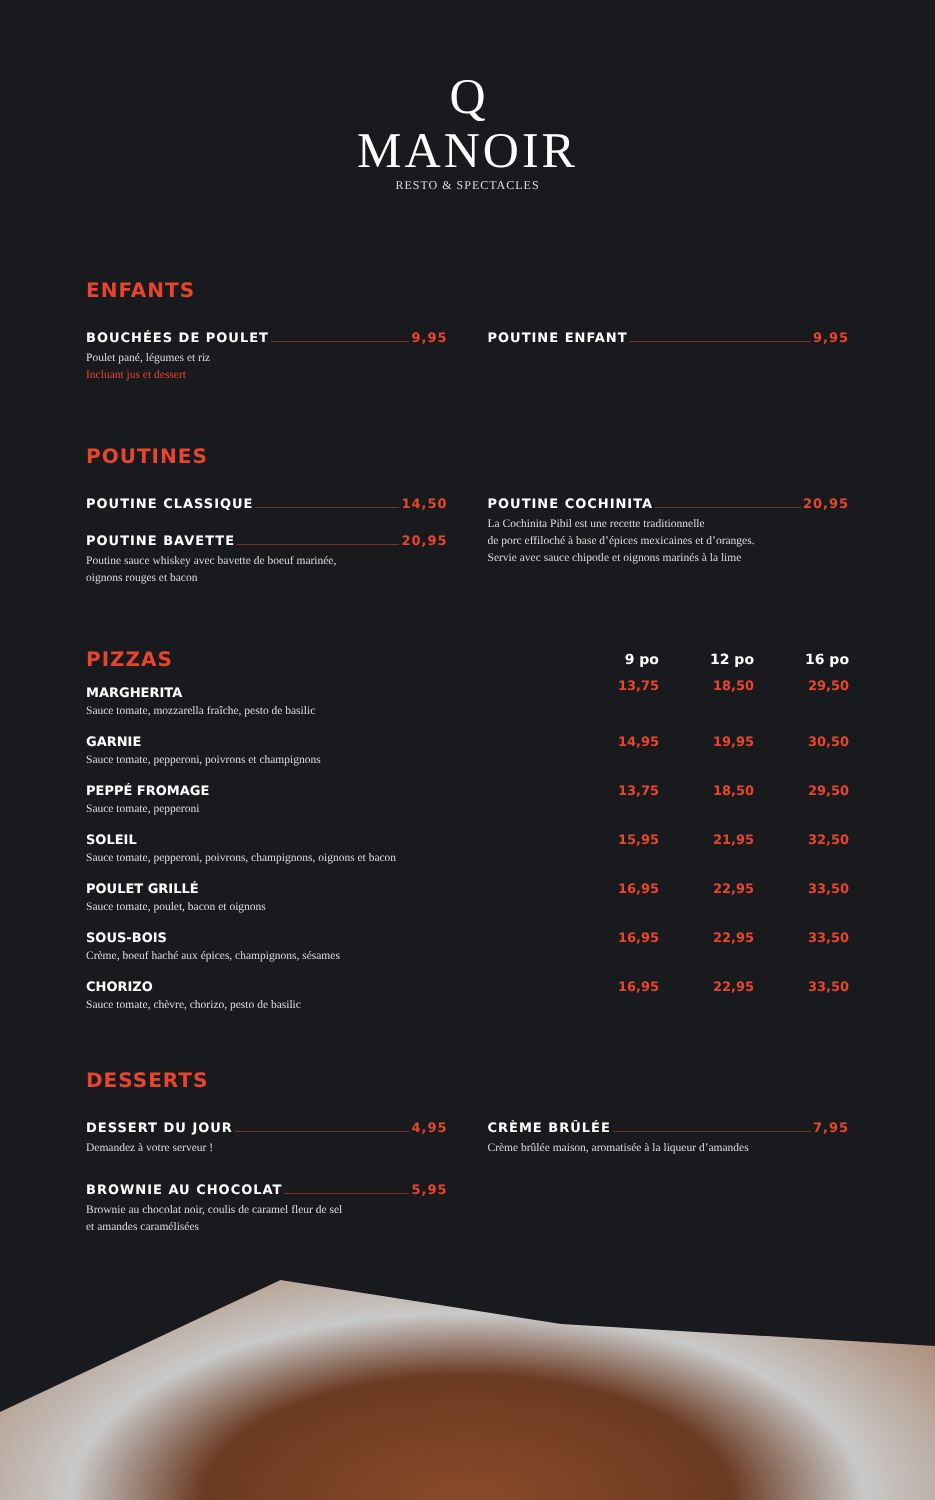Q
MANOIR
RESTO & SPECTACLES
ENFANTS
BOUCHÉES DE POULET 9,95
Poulet pané, légumes et riz
Incluant jus et dessert
POUTINE ENFANT 9,95
POUTINES
POUTINE CLASSIQUE 14,50
POUTINE BAVETTE 20,95
Poutine sauce whiskey avec bavette de boeuf marinée,
oignons rouges et bacon
POUTINE COCHINITA 20,95
La Cochinita Pibil est une recette traditionnelle
de porc effiloché à base d’épices mexicaines et d’oranges.
Servie avec sauce chipotle et oignons marinés à la lime
| PIZZAS | 9 po | 12 po | 16 po |
| --- | --- | --- | --- |
| MARGHERITA | 13,75 | 18,50 | 29,50 |
| Sauce tomate, mozzarella fraîche, pesto de basilic | | | |
| GARNIE | 14,95 | 19,95 | 30,50 |
| Sauce tomate, pepperoni, poivrons et champignons | | | |
| PEPPÉ FROMAGE | 13,75 | 18,50 | 29,50 |
| Sauce tomate, pepperoni | | | |
| SOLEIL | 15,95 | 21,95 | 32,50 |
| Sauce tomate, pepperoni, poivrons, champignons, oignons et bacon | | | |
| POULET GRILLÉ | 16,95 | 22,95 | 33,50 |
| Sauce tomate, poulet, bacon et oignons | | | |
| SOUS-BOIS | 16,95 | 22,95 | 33,50 |
| Crème, boeuf haché aux épices, champignons, sésames | | | |
| CHORIZO | 16,95 | 22,95 | 33,50 |
| Sauce tomate, chèvre, chorizo, pesto de basilic | | | |
DESSERTS
DESSERT DU JOUR 4,95
Demandez à votre serveur !
BROWNIE AU CHOCOLAT 5,95
Brownie au chocolat noir, coulis de caramel fleur de sel
et amandes caramélisées
CRÈME BRÛLÉE 7,95
Crème brûlée maison, aromatisée à la liqueur d’amandes